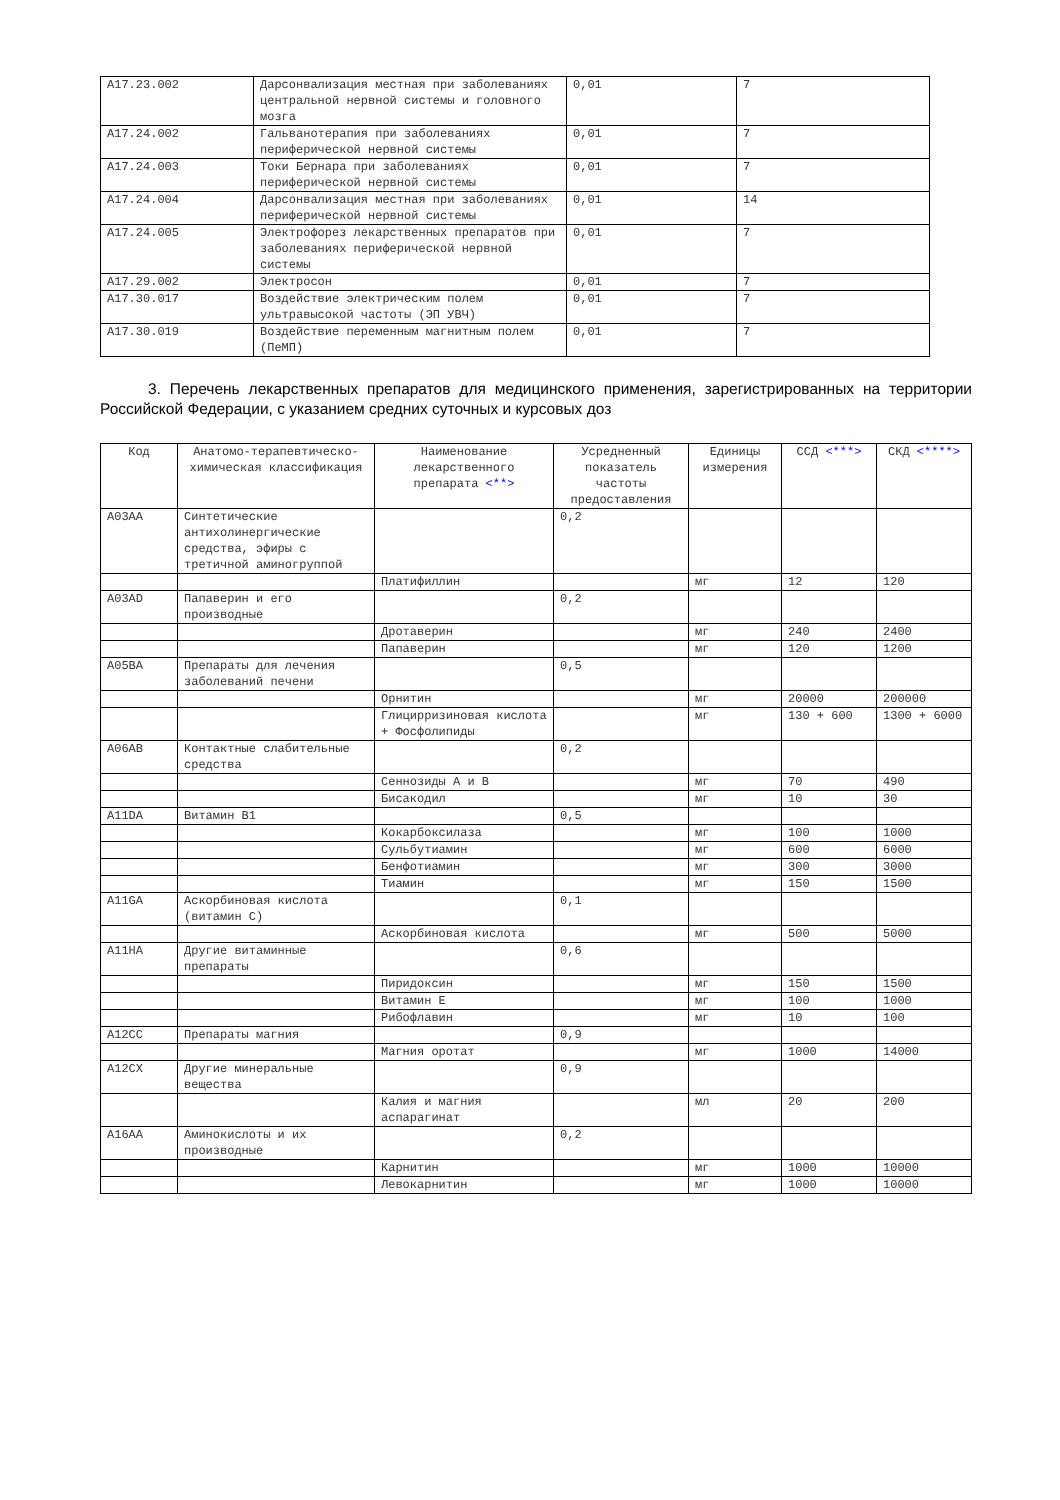| A17.23.002 | Дарсонвализация местная при заболеваниях центральной нервной системы и головного мозга | 0,01 | 7 |
| A17.24.002 | Гальванотерапия при заболеваниях периферической нервной системы | 0,01 | 7 |
| A17.24.003 | Токи Бернара при заболеваниях периферической нервной системы | 0,01 | 7 |
| A17.24.004 | Дарсонвализация местная при заболеваниях периферической нервной системы | 0,01 | 14 |
| A17.24.005 | Электрофорез лекарственных препаратов при заболеваниях периферической нервной системы | 0,01 | 7 |
| A17.29.002 | Электросон | 0,01 | 7 |
| A17.30.017 | Воздействие электрическим полем ультравысокой частоты (ЭП УВЧ) | 0,01 | 7 |
| A17.30.019 | Воздействие переменным магнитным полем (ПеМП) | 0,01 | 7 |
3. Перечень лекарственных препаратов для медицинского применения, зарегистрированных на территории Российской Федерации, с указанием средних суточных и курсовых доз
| Код | Анатомо-терапевтическо-химическая классификация | Наименование лекарственного препарата <**> | Усредненный показатель частоты предоставления | Единицы измерения | ССД <***> | СКД <****> |
| --- | --- | --- | --- | --- | --- | --- |
| A03AA | Синтетические антихолинергические средства, эфиры с третичной аминогруппой | | 0,2 | | | |
| | | Платифиллин | | мг | 12 | 120 |
| A03AD | Папаверин и его производные | | 0,2 | | | |
| | | Дротаверин | | мг | 240 | 2400 |
| | | Папаверин | | мг | 120 | 1200 |
| A05BA | Препараты для лечения заболеваний печени | | 0,5 | | | |
| | | Орнитин | | мг | 20000 | 200000 |
| | | Глицирризиновая кислота + Фосфолипиды | | мг | 130 + 600 | 1300 + 6000 |
| A06AB | Контактные слабительные средства | | 0,2 | | | |
| | | Сеннозиды A и B | | мг | 70 | 490 |
| | | Бисакодил | | мг | 10 | 30 |
| A11DA | Витамин B1 | | 0,5 | | | |
| | | Кокарбоксилаза | | мг | 100 | 1000 |
| | | Сульбутиамин | | мг | 600 | 6000 |
| | | Бенфотиамин | | мг | 300 | 3000 |
| | | Тиамин | | мг | 150 | 1500 |
| A11GA | Аскорбиновая кислота (витамин C) | | 0,1 | | | |
| | | Аскорбиновая кислота | | мг | 500 | 5000 |
| A11HA | Другие витаминные препараты | | 0,6 | | | |
| | | Пиридоксин | | мг | 150 | 1500 |
| | | Витамин E | | мг | 100 | 1000 |
| | | Рибофлавин | | мг | 10 | 100 |
| A12CC | Препараты магния | | 0,9 | | | |
| | | Магния оротат | | мг | 1000 | 14000 |
| A12CX | Другие минеральные вещества | | 0,9 | | | |
| | | Калия и магния аспарагинат | | мл | 20 | 200 |
| A16AA | Аминокислоты и их производные | | 0,2 | | | |
| | | Карнитин | | мг | 1000 | 10000 |
| | | Левокарнитин | | мг | 1000 | 10000 |